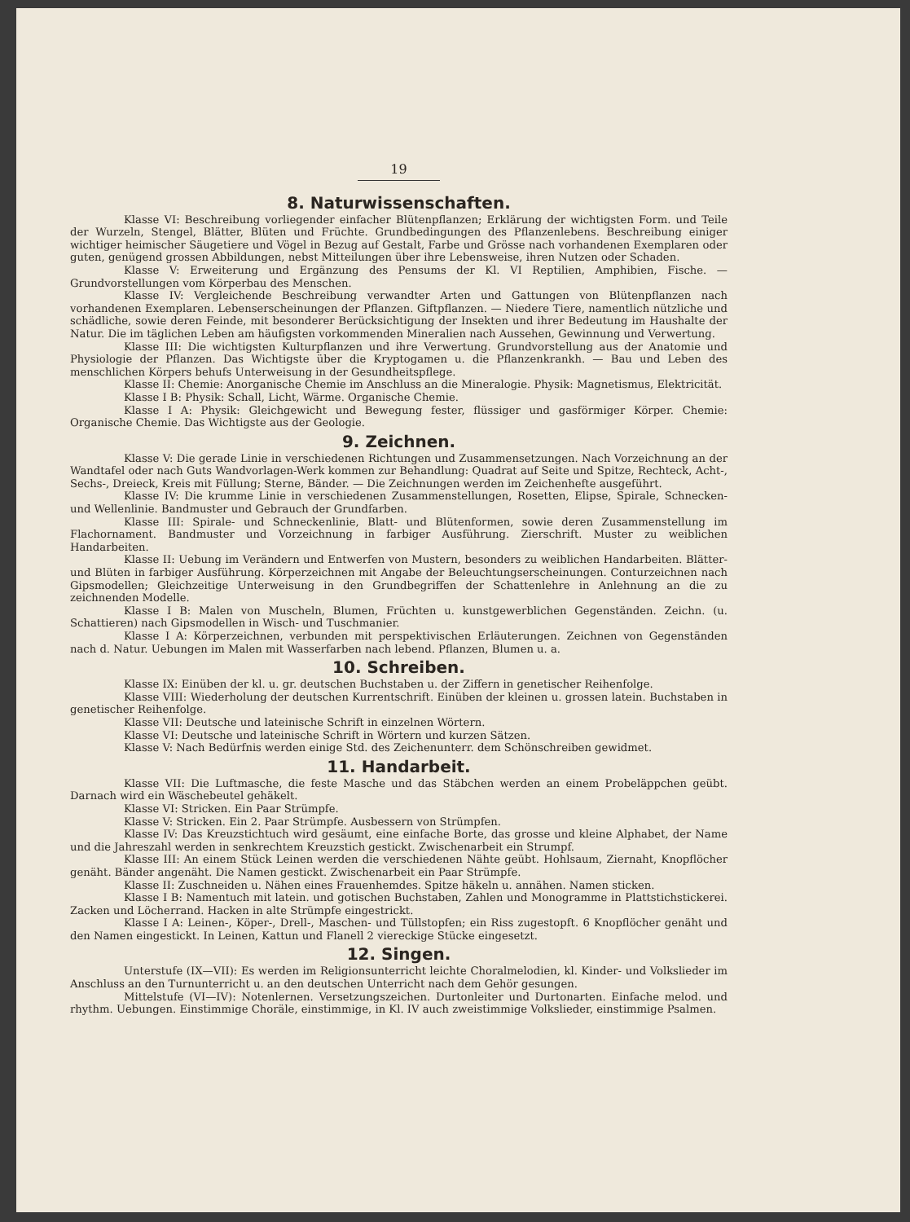19
8. Naturwissenschaften.
Klasse VI: Beschreibung vorliegender einfacher Blütenpflanzen; Erklärung der wichtigsten Form. und Teile der Wurzeln, Stengel, Blätter, Blüten und Früchte. Grundbedingungen des Pflanzenlebens. Beschreibung einiger wichtiger heimischer Säugetiere und Vögel in Bezug auf Gestalt, Farbe und Grösse nach vorhandenen Exemplaren oder guten, genügend grossen Abbildungen, nebst Mitteilungen über ihre Lebensweise, ihren Nutzen oder Schaden.
Klasse V: Erweiterung und Ergänzung des Pensums der Kl. VI Reptilien, Amphibien, Fische. — Grundvorstellungen vom Körperbau des Menschen.
Klasse IV: Vergleichende Beschreibung verwandter Arten und Gattungen von Blütenpflanzen nach vorhandenen Exemplaren. Lebenserscheinungen der Pflanzen. Giftpflanzen. — Niedere Tiere, namentlich nützliche und schädliche, sowie deren Feinde, mit besonderer Berücksichtigung der Insekten und ihrer Bedeutung im Haushalte der Natur. Die im täglichen Leben am häufigsten vorkommenden Mineralien nach Aussehen, Gewinnung und Verwertung.
Klasse III: Die wichtigsten Kulturpflanzen und ihre Verwertung. Grundvorstellung aus der Anatomie und Physiologie der Pflanzen. Das Wichtigste über die Kryptogamen u. die Pflanzenkrankh. — Bau und Leben des menschlichen Körpers behufs Unterweisung in der Gesundheitspflege.
Klasse II: Chemie: Anorganische Chemie im Anschluss an die Mineralogie. Physik: Magnetismus, Elektricität.
Klasse I B: Physik: Schall, Licht, Wärme. Organische Chemie.
Klasse I A: Physik: Gleichgewicht und Bewegung fester, flüssiger und gasförmiger Körper. Chemie: Organische Chemie. Das Wichtigste aus der Geologie.
9. Zeichnen.
Klasse V: Die gerade Linie in verschiedenen Richtungen und Zusammensetzungen. Nach Vorzeichnung an der Wandtafel oder nach Guts Wandvorlagen-Werk kommen zur Behandlung: Quadrat auf Seite und Spitze, Rechteck, Acht-, Sechs-, Dreieck, Kreis mit Füllung; Sterne, Bänder. — Die Zeichnungen werden im Zeichenhefte ausgeführt.
Klasse IV: Die krumme Linie in verschiedenen Zusammenstellungen, Rosetten, Elipse, Spirale, Schnecken- und Wellenlinie. Bandmuster und Gebrauch der Grundfarben.
Klasse III: Spirale- und Schneckenlinie, Blatt- und Blütenformen, sowie deren Zusammenstellung im Flachornament. Bandmuster und Vorzeichnung in farbiger Ausführung. Zierschrift. Muster zu weiblichen Handarbeiten.
Klasse II: Uebung im Verändern und Entwerfen von Mustern, besonders zu weiblichen Handarbeiten. Blätter- und Blüten in farbiger Ausführung. Körperzeichnen mit Angabe der Beleuchtungserscheinungen. Conturzeichnen nach Gipsmodellen; Gleichzeitige Unterweisung in den Grundbegriffen der Schattenlehre in Anlehnung an die zu zeichnenden Modelle.
Klasse I B: Malen von Muscheln, Blumen, Früchten u. kunstgewerblichen Gegenständen. Zeichn. (u. Schattieren) nach Gipsmodellen in Wisch- und Tuschmanier.
Klasse I A: Körperzeichnen, verbunden mit perspektivischen Erläuterungen. Zeichnen von Gegenständen nach d. Natur. Uebungen im Malen mit Wasserfarben nach lebend. Pflanzen, Blumen u. a.
10. Schreiben.
Klasse IX: Einüben der kl. u. gr. deutschen Buchstaben u. der Ziffern in genetischer Reihenfolge.
Klasse VIII: Wiederholung der deutschen Kurrentschrift. Einüben der kleinen u. grossen latein. Buchstaben in genetischer Reihenfolge.
Klasse VII: Deutsche und lateinische Schrift in einzelnen Wörtern.
Klasse VI: Deutsche und lateinische Schrift in Wörtern und kurzen Sätzen.
Klasse V: Nach Bedürfnis werden einige Std. des Zeichenunterr. dem Schönschreiben gewidmet.
11. Handarbeit.
Klasse VII: Die Luftmasche, die feste Masche und das Stäbchen werden an einem Probeläppchen geübt. Darnach wird ein Wäschebeutel gehäkelt.
Klasse VI: Stricken. Ein Paar Strümpfe.
Klasse V: Stricken. Ein 2. Paar Strümpfe. Ausbessern von Strümpfen.
Klasse IV: Das Kreuzstichtuch wird gesäumt, eine einfache Borte, das grosse und kleine Alphabet, der Name und die Jahreszahl werden in senkrechtem Kreuzstich gestickt. Zwischenarbeit ein Strumpf.
Klasse III: An einem Stück Leinen werden die verschiedenen Nähte geübt. Hohlsaum, Ziernaht, Knopflöcher genäht. Bänder angenäht. Die Namen gestickt. Zwischenarbeit ein Paar Strümpfe.
Klasse II: Zuschneiden u. Nähen eines Frauenhemdes. Spitze häkeln u. annähen. Namen sticken.
Klasse I B: Namentuch mit latein. und gotischen Buchstaben, Zahlen und Monogramme in Plattstichstickerei. Zacken und Löcherrand. Hacken in alte Strümpfe eingestrickt.
Klasse I A: Leinen-, Köper-, Drell-, Maschen- und Tüllstopfen; ein Riss zugestopft. 6 Knopflöcher genäht und den Namen eingestickt. In Leinen, Kattun und Flanell 2 viereckige Stücke eingesetzt.
12. Singen.
Unterstufe (IX—VII): Es werden im Religionsunterricht leichte Choralmelodien, kl. Kinder- und Volkslieder im Anschluss an den Turnunterricht u. an den deutschen Unterricht nach dem Gehör gesungen.
Mittelstufe (VI—IV): Notenlernen. Versetzungszeichen. Durtonleiter und Durtonarten. Einfache melod. und rhythm. Uebungen. Einstimmige Choräle, einstimmige, in Kl. IV auch zweistimmige Volkslieder, einstimmige Psalmen.